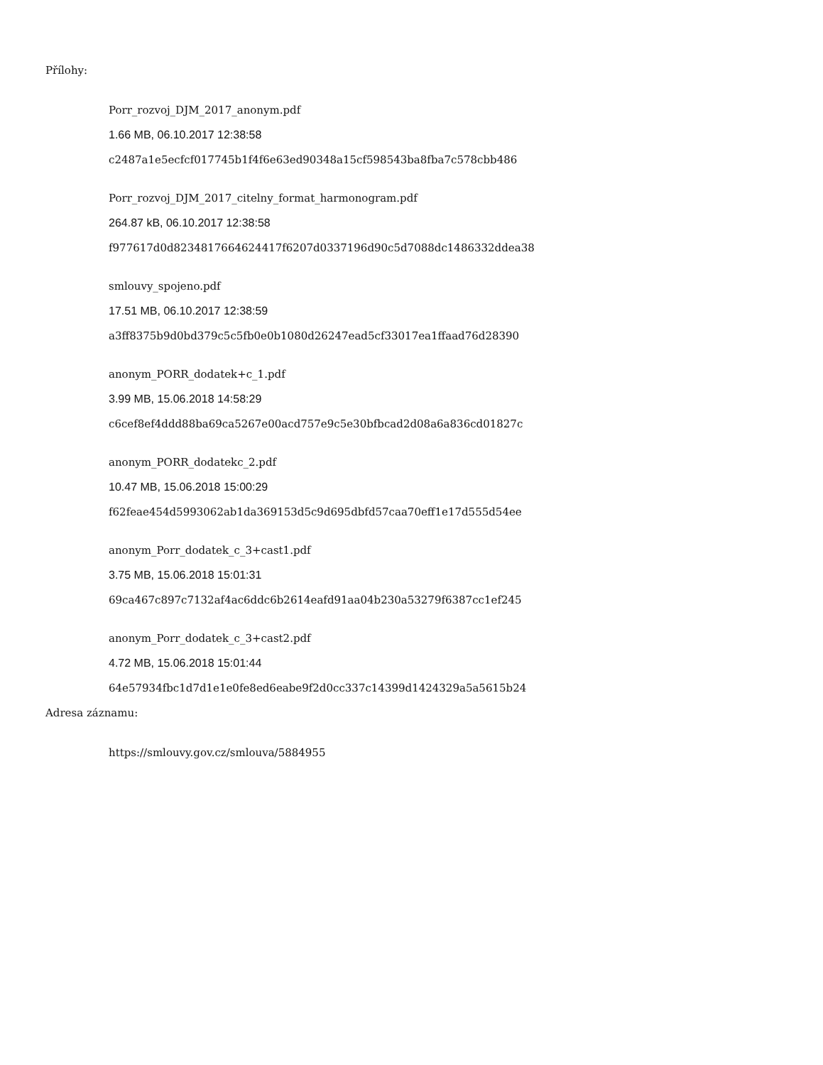Přílohy:
Porr_rozvoj_DJM_2017_anonym.pdf
1.66 MB, 06.10.2017 12:38:58
c2487a1e5ecfcf017745b1f4f6e63ed90348a15cf598543ba8fba7c578cbb486
Porr_rozvoj_DJM_2017_citelny_format_harmonogram.pdf
264.87 kB, 06.10.2017 12:38:58
f977617d0d8234817664624417f6207d0337196d90c5d7088dc1486332ddea38
smlouvy_spojeno.pdf
17.51 MB, 06.10.2017 12:38:59
a3ff8375b9d0bd379c5c5fb0e0b1080d26247ead5cf33017ea1ffaad76d28390
anonym_PORR_dodatek+c_1.pdf
3.99 MB, 15.06.2018 14:58:29
c6cef8ef4ddd88ba69ca5267e00acd757e9c5e30bfbcad2d08a6a836cd01827c
anonym_PORR_dodatekc_2.pdf
10.47 MB, 15.06.2018 15:00:29
f62feae454d5993062ab1da369153d5c9d695dbfd57caa70eff1e17d555d54ee
anonym_Porr_dodatek_c_3+cast1.pdf
3.75 MB, 15.06.2018 15:01:31
69ca467c897c7132af4ac6ddc6b2614eafd91aa04b230a53279f6387cc1ef245
anonym_Porr_dodatek_c_3+cast2.pdf
4.72 MB, 15.06.2018 15:01:44
64e57934fbc1d7d1e1e0fe8ed6eabe9f2d0cc337c14399d1424329a5a5615b24
Adresa záznamu:
https://smlouvy.gov.cz/smlouva/5884955